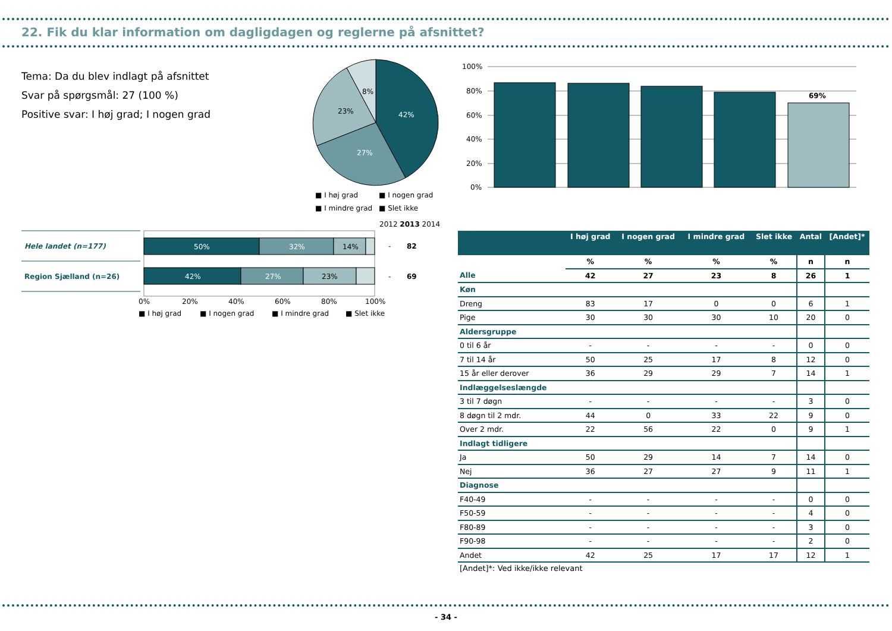22. Fik du klar information om dagligdagen og reglerne på afsnittet?
Tema: Da du blev indlagt på afsnittet
Svar på spørgsmål: 27 (100 %)
Positive svar: I høj grad; I nogen grad
42%
27%
23%
8%
■ I høj grad
■ I nogen grad
■ I mindre grad
■ Slet ikke
100%
80%
60%
40%
20%
0%
69%
2012 2013 2014
Hele landet (n=177)
Region Sjælland (n=26)
50%
32%
14%
42%
27%
23%
-
82
-
69
0%
20%
40%
60%
80%
100%
■ I høj grad
■ I nogen grad
■ I mindre grad
■ Slet ikke
| | I høj grad | I nogen grad | I mindre grad | Slet ikke | Antal | [Andet]* |
| --- | --- | --- | --- | --- | --- | --- |
| | % | % | % | % | n | n |
| Alle | 42 | 27 | 23 | 8 | 26 | 1 |
| Køn | | | | | | |
| Dreng | 83 | 17 | 0 | 0 | 6 | 1 |
| Pige | 30 | 30 | 30 | 10 | 20 | 0 |
| Aldersgruppe | | | | | | |
| 0 til 6 år | - | - | - | - | 0 | 0 |
| 7 til 14 år | 50 | 25 | 17 | 8 | 12 | 0 |
| 15 år eller derover | 36 | 29 | 29 | 7 | 14 | 1 |
| Indlæggelseslængde | | | | | | |
| 3 til 7 døgn | - | - | - | - | 3 | 0 |
| 8 døgn til 2 mdr. | 44 | 0 | 33 | 22 | 9 | 0 |
| Over 2 mdr. | 22 | 56 | 22 | 0 | 9 | 1 |
| Indlagt tidligere | | | | | | |
| Ja | 50 | 29 | 14 | 7 | 14 | 0 |
| Nej | 36 | 27 | 27 | 9 | 11 | 1 |
| Diagnose | | | | | | |
| F40-49 | - | - | - | - | 0 | 0 |
| F50-59 | - | - | - | - | 4 | 0 |
| F80-89 | - | - | - | - | 3 | 0 |
| F90-98 | - | - | - | - | 2 | 0 |
| Andet | 42 | 25 | 17 | 17 | 12 | 1 |
[Andet]*: Ved ikke/ikke relevant
- 34 -